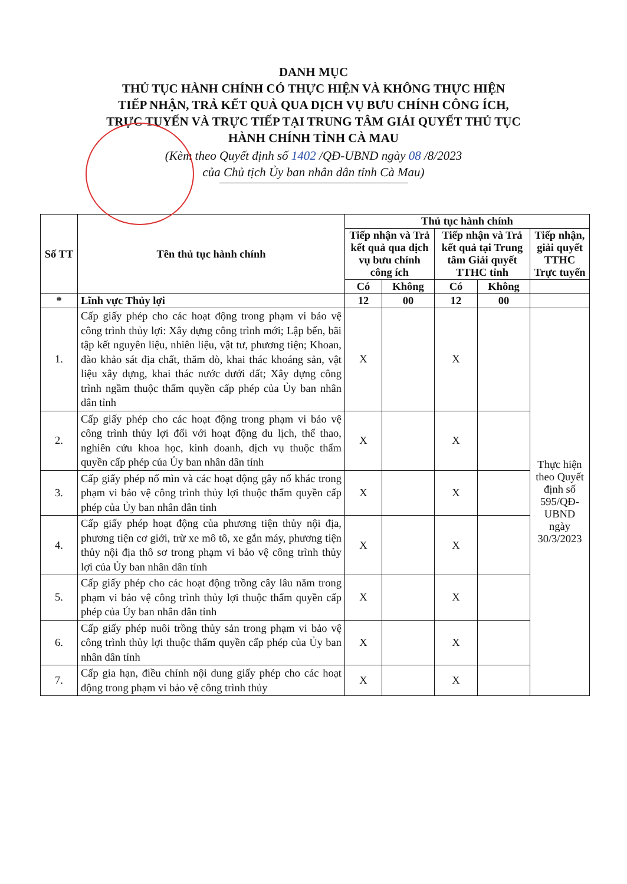DANH MỤC
THỦ TỤC HÀNH CHÍNH CÓ THỰC HIỆN VÀ KHÔNG THỰC HIỆN
TIẾP NHẬN, TRẢ KẾT QUẢ QUA DỊCH VỤ BƯU CHÍNH CÔNG ÍCH,
TRỰC TUYẾN VÀ TRỰC TIẾP TẠI TRUNG TÂM GIẢI QUYẾT THỦ TỤC
HÀNH CHÍNH TỈNH CÀ MAU
(Kèm theo Quyết định số 1402 /QĐ-UBND ngày 08 /8/2023
của Chủ tịch Ủy ban nhân dân tỉnh Cà Mau)
| Số TT | Tên thủ tục hành chính | Thủ tục hành chính | | | | |
| --- | --- | --- | --- | --- | --- | --- |
| | | Tiếp nhận và Trả kết quả qua dịch vụ bưu chính công ích | | Tiếp nhận và Trả kết quả tại Trung tâm Giải quyết TTHC tỉnh | | Tiếp nhận, giải quyết TTHC Trực tuyến |
| | | Có | Không | Có | Không | |
| * | Lĩnh vực Thủy lợi | 12 | 00 | 12 | 00 | |
| 1. | Cấp giấy phép cho các hoạt động trong phạm vi bảo vệ công trình thủy lợi: Xây dựng công trình mới; Lập bến, bãi tập kết nguyên liệu, nhiên liệu, vật tư, phương tiện; Khoan, đào khảo sát địa chất, thăm dò, khai thác khoáng sản, vật liệu xây dựng, khai thác nước dưới đất; Xây dựng công trình ngầm thuộc thẩm quyền cấp phép của Ủy ban nhân dân tỉnh | X | | X | | Thực hiện theo Quyết định số 595/QĐ-UBND ngày 30/3/2023 |
| 2. | Cấp giấy phép cho các hoạt động trong phạm vi bảo vệ công trình thủy lợi đối với hoạt động du lịch, thể thao, nghiên cứu khoa học, kinh doanh, dịch vụ thuộc thẩm quyền cấp phép của Ủy ban nhân dân tỉnh | X | | X | | |
| 3. | Cấp giấy phép nổ mìn và các hoạt động gây nổ khác trong phạm vi bảo vệ công trình thủy lợi thuộc thẩm quyền cấp phép của Ủy ban nhân dân tỉnh | X | | X | | |
| 4. | Cấp giấy phép hoạt động của phương tiện thủy nội địa, phương tiện cơ giới, trừ xe mô tô, xe gắn máy, phương tiện thủy nội địa thô sơ trong phạm vi bảo vệ công trình thủy lợi của Ủy ban nhân dân tỉnh | X | | X | | |
| 5. | Cấp giấy phép cho các hoạt động trồng cây lâu năm trong phạm vi bảo vệ công trình thủy lợi thuộc thẩm quyền cấp phép của Ủy ban nhân dân tỉnh | X | | X | | |
| 6. | Cấp giấy phép nuôi trồng thủy sản trong phạm vi bảo vệ công trình thủy lợi thuộc thẩm quyền cấp phép của Ủy ban nhân dân tỉnh | X | | X | | |
| 7. | Cấp gia hạn, điều chỉnh nội dung giấy phép cho các hoạt động trong phạm vi bảo vệ công trình thủy | X | | X | | |